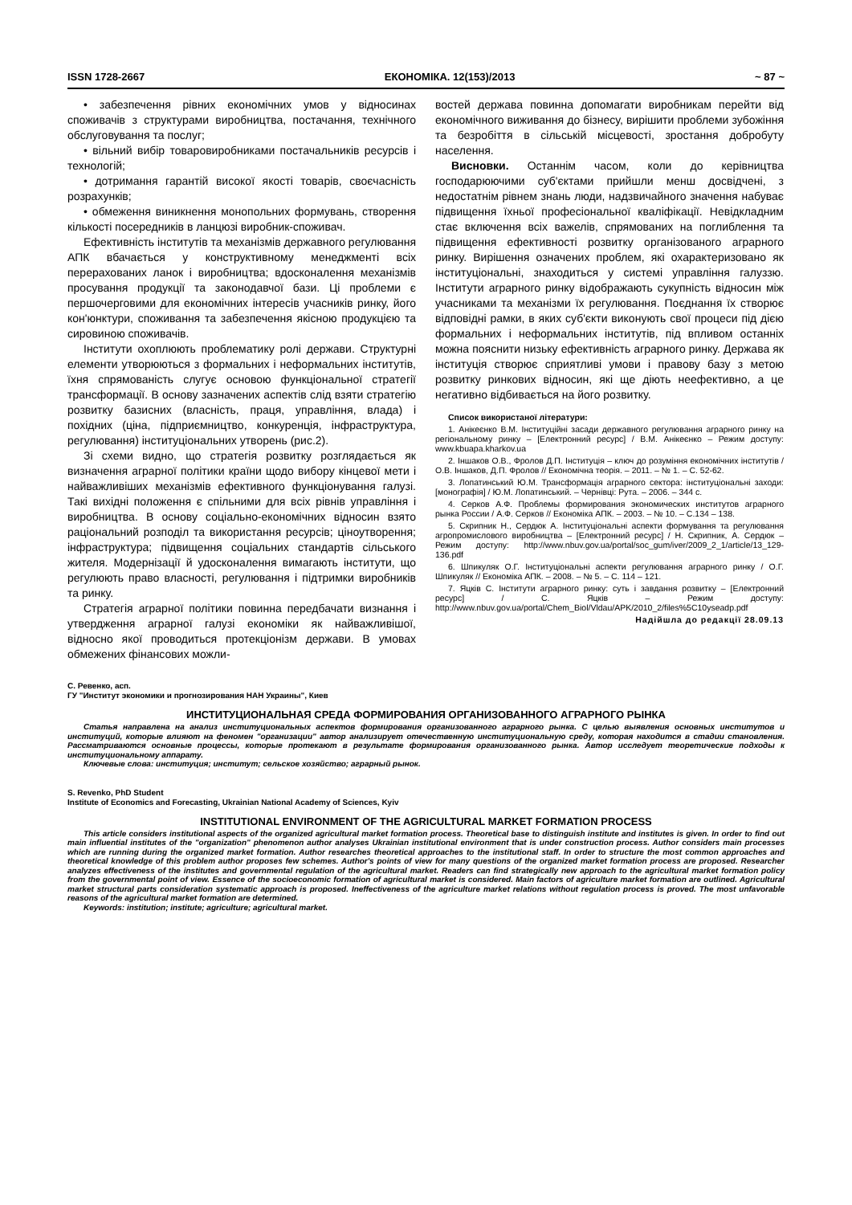ISSN 1728-2667 ЕКОНОМІКА. 12(153)/2013 ~ 87 ~
• забезпечення рівних економічних умов у відносинах споживачів з структурами виробництва, постачання, технічного обслуговування та послуг;
• вільний вибір товаровиробниками постачальників ресурсів і технологій;
• дотримання гарантій високої якості товарів, своєчасність розрахунків;
• обмеження виникнення монопольних формувань, створення кількості посередників в ланцюзі виробник-споживач.
Ефективність інститутів та механізмів державного регулювання АПК вбачається у конструктивному менеджменті всіх перерахованих ланок і виробництва; вдосконалення механізмів просування продукції та законодавчої бази. Ці проблеми є першочерговими для економічних інтересів учасників ринку, його кон'юнктури, споживання та забезпечення якісною продукцією та сировиною споживачів.
Інститути охоплюють проблематику ролі держави. Структурні елементи утворюються з формальних і неформальних інститутів, їхня спрямованість слугує основою функціональної стратегії трансформації. В основу зазначених аспектів слід взяти стратегію розвитку базисних (власність, праця, управління, влада) і похідних (ціна, підприємництво, конкуренція, інфраструктура, регулювання) інституціональних утворень (рис.2).
Зі схеми видно, що стратегія розвитку розглядається як визначення аграрної політики країни щодо вибору кінцевої мети і найважливіших механізмів ефективного функціонування галузі. Такі вихідні положення є спільними для всіх рівнів управління і виробництва. В основу соціально-економічних відносин взято раціональний розподіл та використання ресурсів; ціноутворення; інфраструктура; підвищення соціальних стандартів сільського жителя. Модернізації й удосконалення вимагають інститути, що регулюють право власності, регулювання і підтримки виробників та ринку.
Стратегія аграрної політики повинна передбачати визнання і утвердження аграрної галузі економіки як найважливішої, відносно якої проводиться протекціонізм держави. В умовах обмежених фінансових можли-
востей держава повинна допомагати виробникам перейти від економічного виживання до бізнесу, вирішити проблеми зубожіння та безробіття в сільській місцевості, зростання добробуту населення.
Висновки. Останнім часом, коли до керівництва господарюючими суб'єктами прийшли менш досвідчені, з недостатнім рівнем знань люди, надзвичайного значення набуває підвищення їхньої професіональної кваліфікації. Невідкладним стає включення всіх важелів, спрямованих на поглиблення та підвищення ефективності розвитку організованого аграрного ринку. Вирішення означених проблем, які охарактеризовано як інституціональні, знаходиться у системі управління галуззю. Інститути аграрного ринку відображають сукупність відносин між учасниками та механізми їх регулювання. Поєднання їх створює відповідні рамки, в яких суб'єкти виконують свої процеси під дією формальних і неформальних інститутів, під впливом останніх можна пояснити низьку ефективність аграрного ринку. Держава як інституція створює сприятливі умови і правову базу з метою розвитку ринкових відносин, які ще діють неефективно, а це негативно відбивається на його розвитку.
Список використаної літератури:
1. Анікеєнко В.М. Інституційні засади державного регулювання аграрного ринку на регіональному ринку – [Електронний ресурс] / В.М. Анікеєнко – Режим доступу: www.kbuapa.kharkov.ua
2. Іншаков О.В., Фролов Д.П. Інституція – ключ до розуміння економічних інститутів / О.В. Іншаков, Д.П. Фролов // Економічна теорія. – 2011. – № 1. – С. 52-62.
3. Лопатинський Ю.М. Трансформація аграрного сектора: інституціональні заходи: [монографія] / Ю.М. Лопатинський. – Чернівці: Рута. – 2006. – 344 с.
4. Серков А.Ф. Проблемы формирования экономических институтов аграрного рынка России / А.Ф. Серков // Економіка АПК. – 2003. – № 10. – С.134 – 138.
5. Скрипник Н., Сердюк А. Інституціональні аспекти формування та регулювання агропромислового виробництва – [Електронний ресурс] / Н. Скрипник, А. Сердюк – Режим доступу: http://www.nbuv.gov.ua/portal/soc_gum/iver/2009_2_1/article/13_129-136.pdf
6. Шпикуляк О.Г. Інституціональні аспекти регулювання аграрного ринку / О.Г. Шпикуляк // Економіка АПК. – 2008. – № 5. – С. 114 – 121.
7. Яцків С. Інститути аграрного ринку: суть і завдання розвитку – [Електронний ресурс] / С. Яцків – Режим доступу: http://www.nbuv.gov.ua/portal/Chem_Biol/Vldau/APK/2010_2/files%5C10yseadp.pdf
Надійшла до редакції 28.09.13
С. Ревенко, асп.
ГУ "Институт экономики и прогнозирования НАН Украины", Киев
ИНСТИТУЦИОНАЛЬНАЯ СРЕДА ФОРМИРОВАНИЯ ОРГАНИЗОВАННОГО АГРАРНОГО РЫНКА
Статья направлена на анализ институциональных аспектов формирования организованного аграрного рынка. С целью выявления основных институтов и институций, которые влияют на феномен "организации" автор анализирует отечественную институциональную среду, которая находится в стадии становления. Рассматриваются основные процессы, которые протекают в результате формирования организованного рынка. Автор исследует теоретические подходы к институциональному аппарату.
Ключевые слова: институция; институт; сельское хозяйство; аграрный рынок.
S. Revenko, PhD Student
Institute of Economics and Forecasting, Ukrainian National Academy of Sciences, Kyiv
INSTITUTIONAL ENVIRONMENT OF THE AGRICULTURAL MARKET FORMATION PROCESS
This article considers institutional aspects of the organized agricultural market formation process. Theoretical base to distinguish institute and institutes is given. In order to find out main influential institutes of the "organization" phenomenon author analyses Ukrainian institutional environment that is under construction process. Author considers main processes which are running during the organized market formation. Author researches theoretical approaches to the institutional staff. In order to structure the most common approaches and theoretical knowledge of this problem author proposes few schemes. Author's points of view for many questions of the organized market formation process are proposed. Researcher analyzes effectiveness of the institutes and governmental regulation of the agricultural market. Readers can find strategically new approach to the agricultural market formation policy from the governmental point of view. Essence of the socioeconomic formation of agricultural market is considered. Main factors of agriculture market formation are outlined. Agricultural market structural parts consideration systematic approach is proposed. Ineffectiveness of the agriculture market relations without regulation process is proved. The most unfavorable reasons of the agricultural market formation are determined.
Keywords: institution; institute; agriculture; agricultural market.